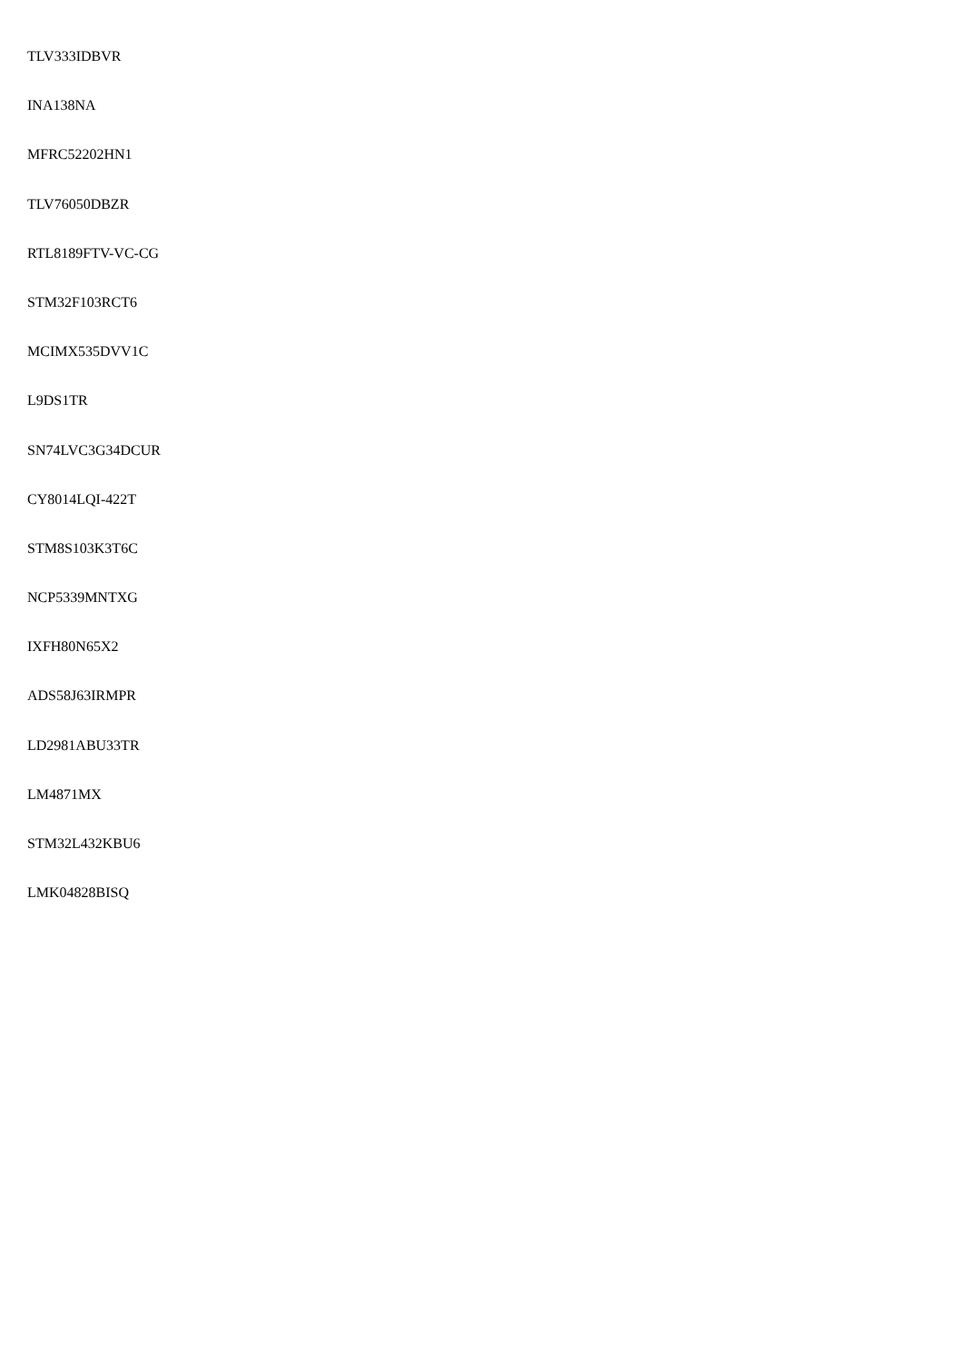TLV333IDBVR
INA138NA
MFRC52202HN1
TLV76050DBZR
RTL8189FTV-VC-CG
STM32F103RCT6
MCIMX535DVV1C
L9DS1TR
SN74LVC3G34DCUR
CY8014LQI-422T
STM8S103K3T6C
NCP5339MNTXG
IXFH80N65X2
ADS58J63IRMPR
LD2981ABU33TR
LM4871MX
STM32L432KBU6
LMK04828BISQ